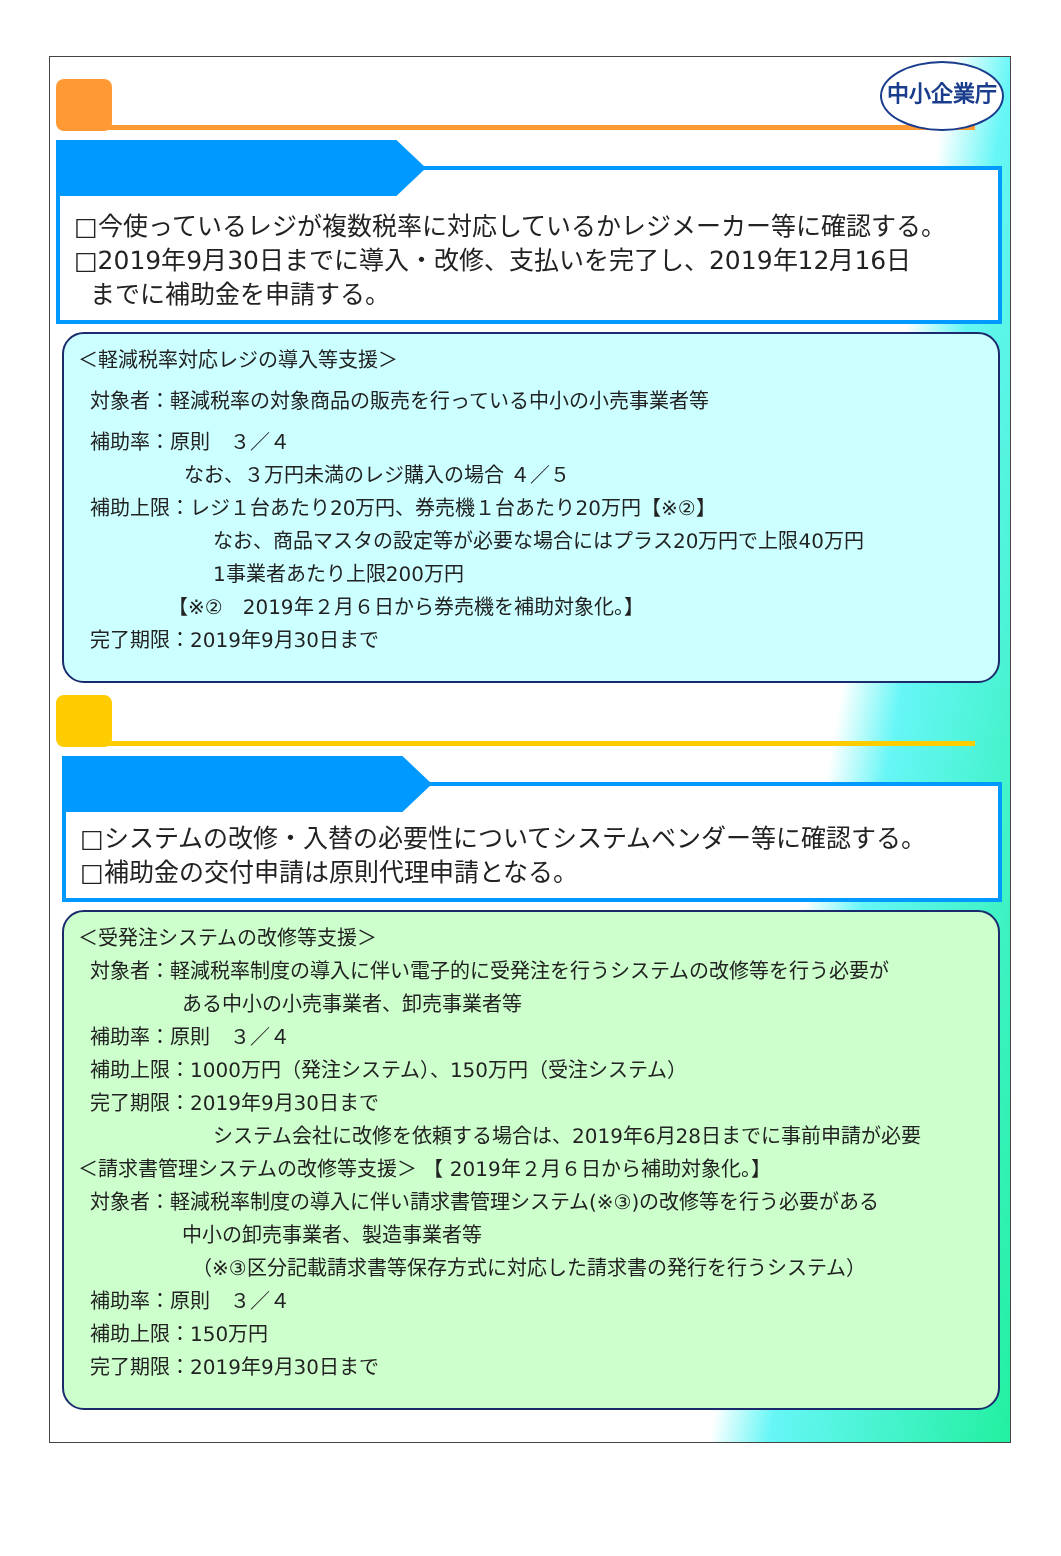中小企業庁
□今使っているレジが複数税率に対応しているかレジメーカー等に確認する。
□2019年9月30日までに導入・改修、支払いを完了し、2019年12月16日
までに補助金を申請する。
＜軽減税率対応レジの導入等支援＞
対象者：軽減税率の対象商品の販売を行っている中小の小売事業者等
補助率：原則　３／４
なお、３万円未満のレジ購入の場合 ４／５
補助上限：レジ１台あたり20万円、券売機１台あたり20万円【※②】
なお、商品マスタの設定等が必要な場合にはプラス20万円で上限40万円
1事業者あたり上限200万円
【※②　2019年２月６日から券売機を補助対象化。】
完了期限：2019年9月30日まで
□システムの改修・入替の必要性についてシステムベンダー等に確認する。
□補助金の交付申請は原則代理申請となる。
＜受発注システムの改修等支援＞
対象者：軽減税率制度の導入に伴い電子的に受発注を行うシステムの改修等を行う必要が
ある中小の小売事業者、卸売事業者等
補助率：原則　３／４
補助上限：1000万円（発注システム）、150万円（受注システム）
完了期限：2019年9月30日まで
システム会社に改修を依頼する場合は、2019年6月28日までに事前申請が必要
＜請求書管理システムの改修等支援＞ 【 2019年２月６日から補助対象化。】
対象者：軽減税率制度の導入に伴い請求書管理システム(※③)の改修等を行う必要がある
中小の卸売事業者、製造事業者等
（※③区分記載請求書等保存方式に対応した請求書の発行を行うシステム）
補助率：原則　３／４
補助上限：150万円
完了期限：2019年9月30日まで